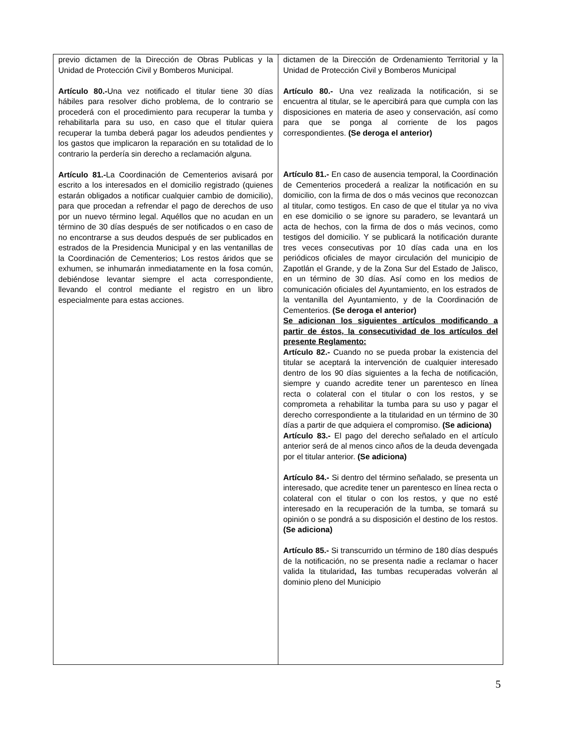| previo dictamen de la Dirección de Obras Publicas y la Unidad de Protección Civil y Bomberos Municipal. Artículo 80.- Una vez notificado el titular tiene 30 días hábiles para resolver dicho problema, de lo contrario se procederá con el procedimiento para recuperar la tumba y rehabilitarla para su uso, en caso que el titular quiera recuperar la tumba deberá pagar los adeudos pendientes y los gastos que implicaron la reparación en su totalidad de lo contrario la perdería sin derecho a reclamación alguna. Artículo 81.- La Coordinación de Cementerios avisará por escrito a los interesados en el domicilio registrado (quienes estarán obligados a notificar cualquier cambio de domicilio), para que procedan a refrendar el pago de derechos de uso por un nuevo término legal. Aquéllos que no acudan en un término de 30 días después de ser notificados o en caso de no encontrarse a sus deudos después de ser publicados en estrados de la Presidencia Municipal y en las ventanillas de la Coordinación de Cementerios; Los restos áridos que se exhumen, se inhumarán inmediatamente en la fosa común, debiéndose levantar siempre el acta correspondiente, llevando el control mediante el registro en un libro especialmente para estas acciones. | dictamen de la Dirección de Ordenamiento Territorial y la Unidad de Protección Civil y Bomberos Municipal Artículo 80.- Una vez realizada la notificación, si se encuentra al titular, se le apercibirá para que cumpla con las disposiciones en materia de aseo y conservación, así como para que se ponga al corriente de los pagos correspondientes. (Se deroga el anterior) Artículo 81.- En caso de ausencia temporal, la Coordinación de Cementerios procederá a realizar la notificación en su domicilio, con la firma de dos o más vecinos que reconozcan al titular, como testigos. En caso de que el titular ya no viva en ese domicilio o se ignore su paradero, se levantará un acta de hechos, con la firma de dos o más vecinos, como testigos del domicilio. Y se publicará la notificación durante tres veces consecutivas por 10 días cada una en los periódicos oficiales de mayor circulación del municipio de Zapotlán el Grande, y de la Zona Sur del Estado de Jalisco, en un término de 30 días. Así como en los medios de comunicación oficiales del Ayuntamiento, en los estrados de la ventanilla del Ayuntamiento, y de la Coordinación de Cementerios. (Se deroga el anterior) Se adicionan los siguientes artículos modificando a partir de éstos, la consecutividad de los artículos del presente Reglamento: Artículo 82.- Cuando no se pueda probar la existencia del titular se aceptará la intervención de cualquier interesado dentro de los 90 días siguientes a la fecha de notificación, siempre y cuando acredite tener un parentesco en línea recta o colateral con el titular o con los restos, y se comprometa a rehabilitar la tumba para su uso y pagar el derecho correspondiente a la titularidad en un término de 30 días a partir de que adquiera el compromiso. (Se adiciona) Artículo 83.- El pago del derecho señalado en el artículo anterior será de al menos cinco años de la deuda devengada por el titular anterior. (Se adiciona) Artículo 84.- Si dentro del término señalado, se presenta un interesado, que acredite tener un parentesco en línea recta o colateral con el titular o con los restos, y que no esté interesado en la recuperación de la tumba, se tomará su opinión o se pondrá a su disposición el destino de los restos. (Se adiciona) Artículo 85.- Si transcurrido un término de 180 días después de la notificación, no se presenta nadie a reclamar o hacer valida la titularidad , l as tumbas recuperadas volverán al dominio pleno del Municipio |
5